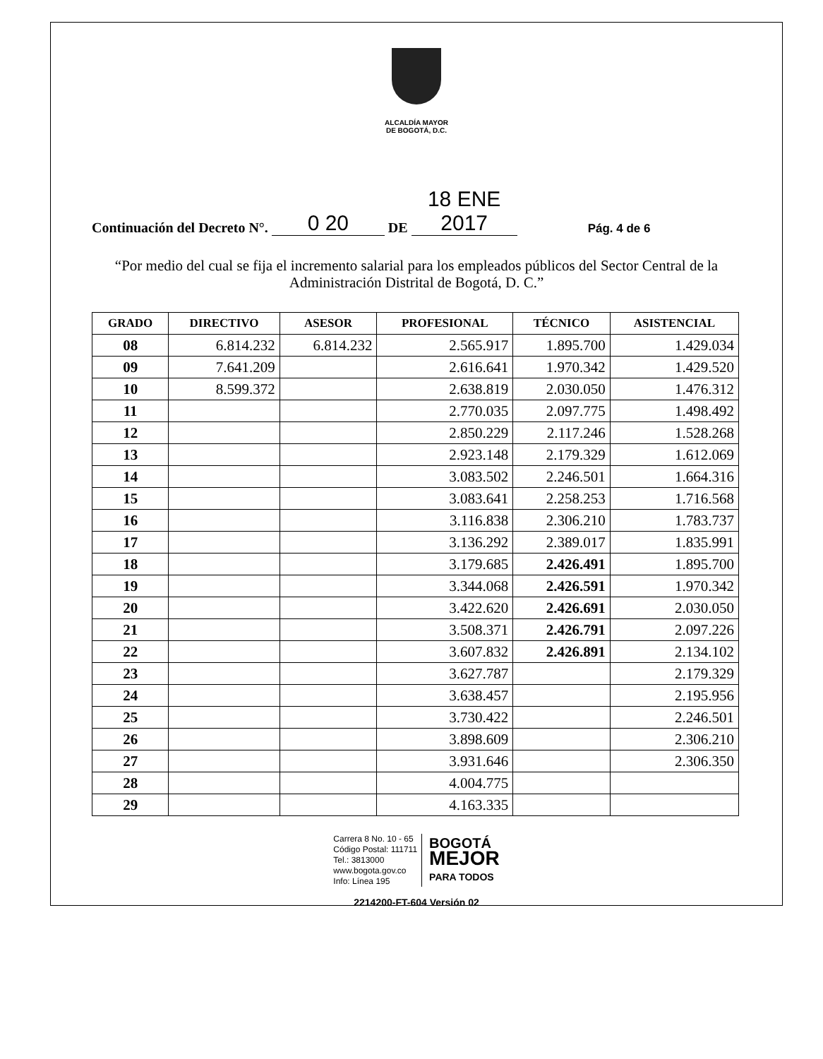ALCALDÍA MAYOR
DE BOGOTÁ, D.C.
Continuación del Decreto N°. 0 20 DE 18 ENE 2017 Pág. 4 de 6
“Por medio del cual se fija el incremento salarial para los empleados públicos del Sector Central de la Administración Distrital de Bogotá, D. C.”
| GRADO | DIRECTIVO | ASESOR | PROFESIONAL | TÉCNICO | ASISTENCIAL |
| --- | --- | --- | --- | --- | --- |
| 08 | 6.814.232 | 6.814.232 | 2.565.917 | 1.895.700 | 1.429.034 |
| 09 | 7.641.209 | | 2.616.641 | 1.970.342 | 1.429.520 |
| 10 | 8.599.372 | | 2.638.819 | 2.030.050 | 1.476.312 |
| 11 | | | 2.770.035 | 2.097.775 | 1.498.492 |
| 12 | | | 2.850.229 | 2.117.246 | 1.528.268 |
| 13 | | | 2.923.148 | 2.179.329 | 1.612.069 |
| 14 | | | 3.083.502 | 2.246.501 | 1.664.316 |
| 15 | | | 3.083.641 | 2.258.253 | 1.716.568 |
| 16 | | | 3.116.838 | 2.306.210 | 1.783.737 |
| 17 | | | 3.136.292 | 2.389.017 | 1.835.991 |
| 18 | | | 3.179.685 | 2.426.491 | 1.895.700 |
| 19 | | | 3.344.068 | 2.426.591 | 1.970.342 |
| 20 | | | 3.422.620 | 2.426.691 | 2.030.050 |
| 21 | | | 3.508.371 | 2.426.791 | 2.097.226 |
| 22 | | | 3.607.832 | 2.426.891 | 2.134.102 |
| 23 | | | 3.627.787 | | 2.179.329 |
| 24 | | | 3.638.457 | | 2.195.956 |
| 25 | | | 3.730.422 | | 2.246.501 |
| 26 | | | 3.898.609 | | 2.306.210 |
| 27 | | | 3.931.646 | | 2.306.350 |
| 28 | | | 4.004.775 | | |
| 29 | | | 4.163.335 | | |
Carrera 8 No. 10 - 65
Código Postal: 111711
Tel.: 3813000
www.bogota.gov.co
Info: Línea 195
BOGOTÁ
MEJOR
PARA TODOS
2214200-FT-604 Versión 02